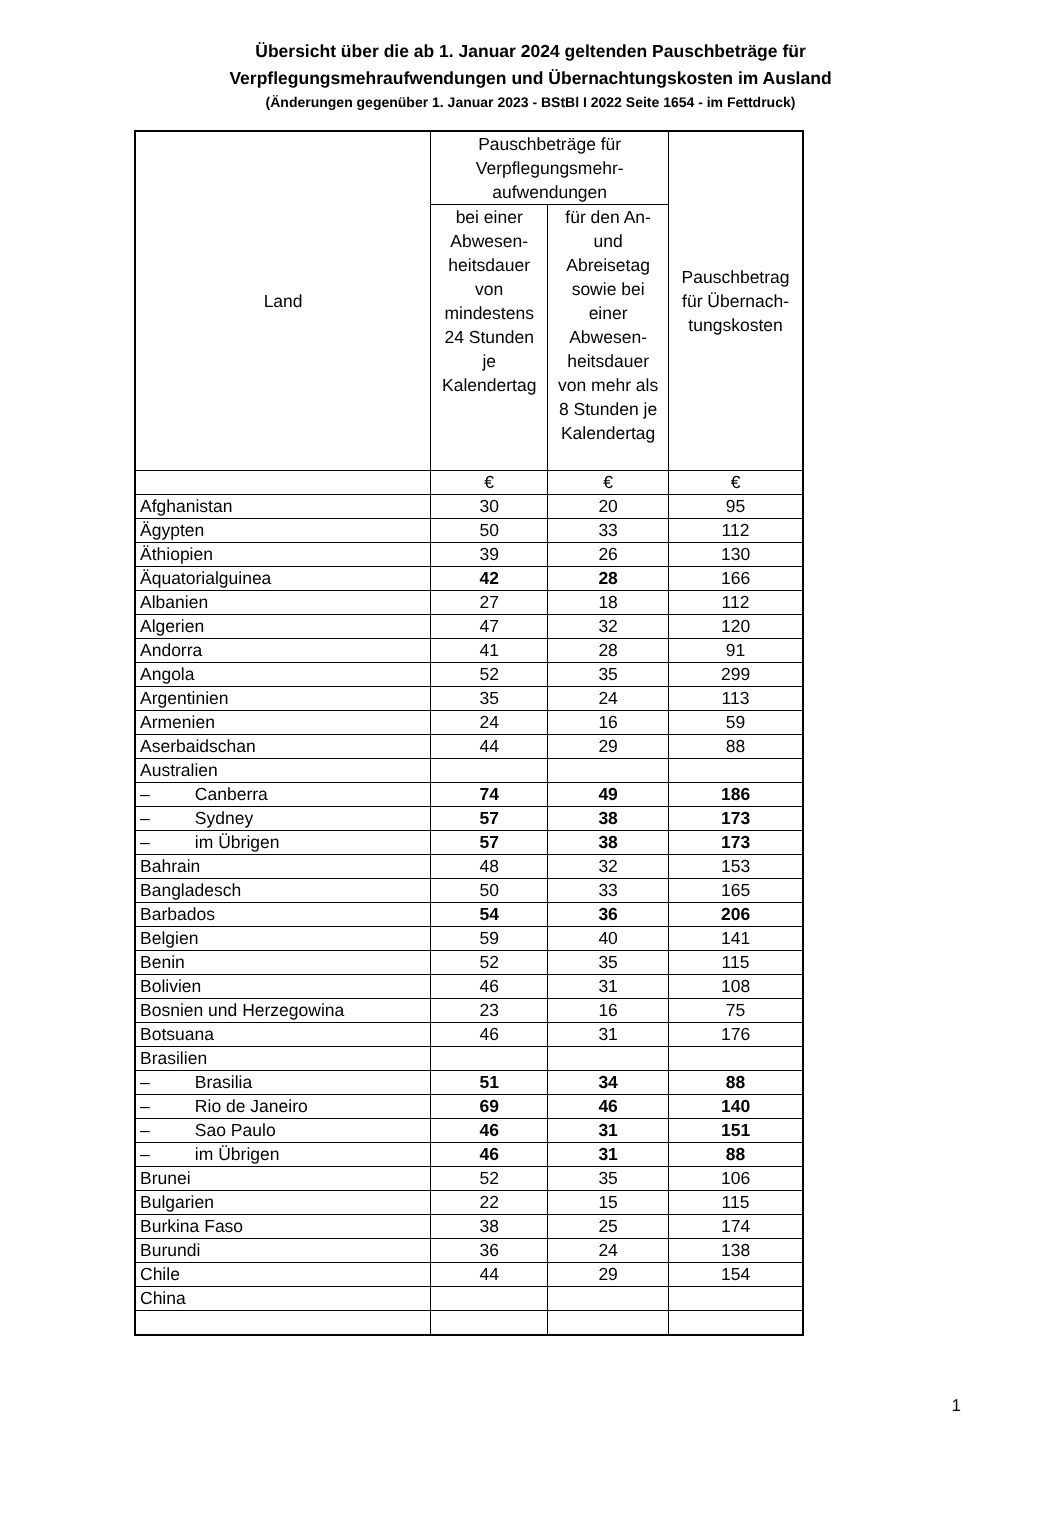Übersicht über die ab 1. Januar 2024 geltenden Pauschbeträge für
Verpflegungsmehraufwendungen und Übernachtungskosten im Ausland
(Änderungen gegenüber 1. Januar 2023 - BStBl I 2022 Seite 1654 - im Fettdruck)
| Land | Pauschbeträge für Verpflegungsmehr- aufwendungen | | Pauschbetrag für Übernach- tungskosten |
| --- | --- | --- | --- |
| | bei einer Abwesen-heitsdauer von mindestens 24 Stunden je Kalendertag | für den An- und Abreisetag sowie bei einer Abwesen-heitsdauer von mehr als 8 Stunden je Kalendertag | |
| | € | € | € |
| Afghanistan | 30 | 20 | 95 |
| Ägypten | 50 | 33 | 112 |
| Äthiopien | 39 | 26 | 130 |
| Äquatorialguinea | 42 | 28 | 166 |
| Albanien | 27 | 18 | 112 |
| Algerien | 47 | 32 | 120 |
| Andorra | 41 | 28 | 91 |
| Angola | 52 | 35 | 299 |
| Argentinien | 35 | 24 | 113 |
| Armenien | 24 | 16 | 59 |
| Aserbaidschan | 44 | 29 | 88 |
| Australien | | | |
| – Canberra | 74 | 49 | 186 |
| – Sydney | 57 | 38 | 173 |
| – im Übrigen | 57 | 38 | 173 |
| Bahrain | 48 | 32 | 153 |
| Bangladesch | 50 | 33 | 165 |
| Barbados | 54 | 36 | 206 |
| Belgien | 59 | 40 | 141 |
| Benin | 52 | 35 | 115 |
| Bolivien | 46 | 31 | 108 |
| Bosnien und Herzegowina | 23 | 16 | 75 |
| Botsuana | 46 | 31 | 176 |
| Brasilien | | | |
| – Brasilia | 51 | 34 | 88 |
| – Rio de Janeiro | 69 | 46 | 140 |
| – Sao Paulo | 46 | 31 | 151 |
| – im Übrigen | 46 | 31 | 88 |
| Brunei | 52 | 35 | 106 |
| Bulgarien | 22 | 15 | 115 |
| Burkina Faso | 38 | 25 | 174 |
| Burundi | 36 | 24 | 138 |
| Chile | 44 | 29 | 154 |
| China | | | |
1